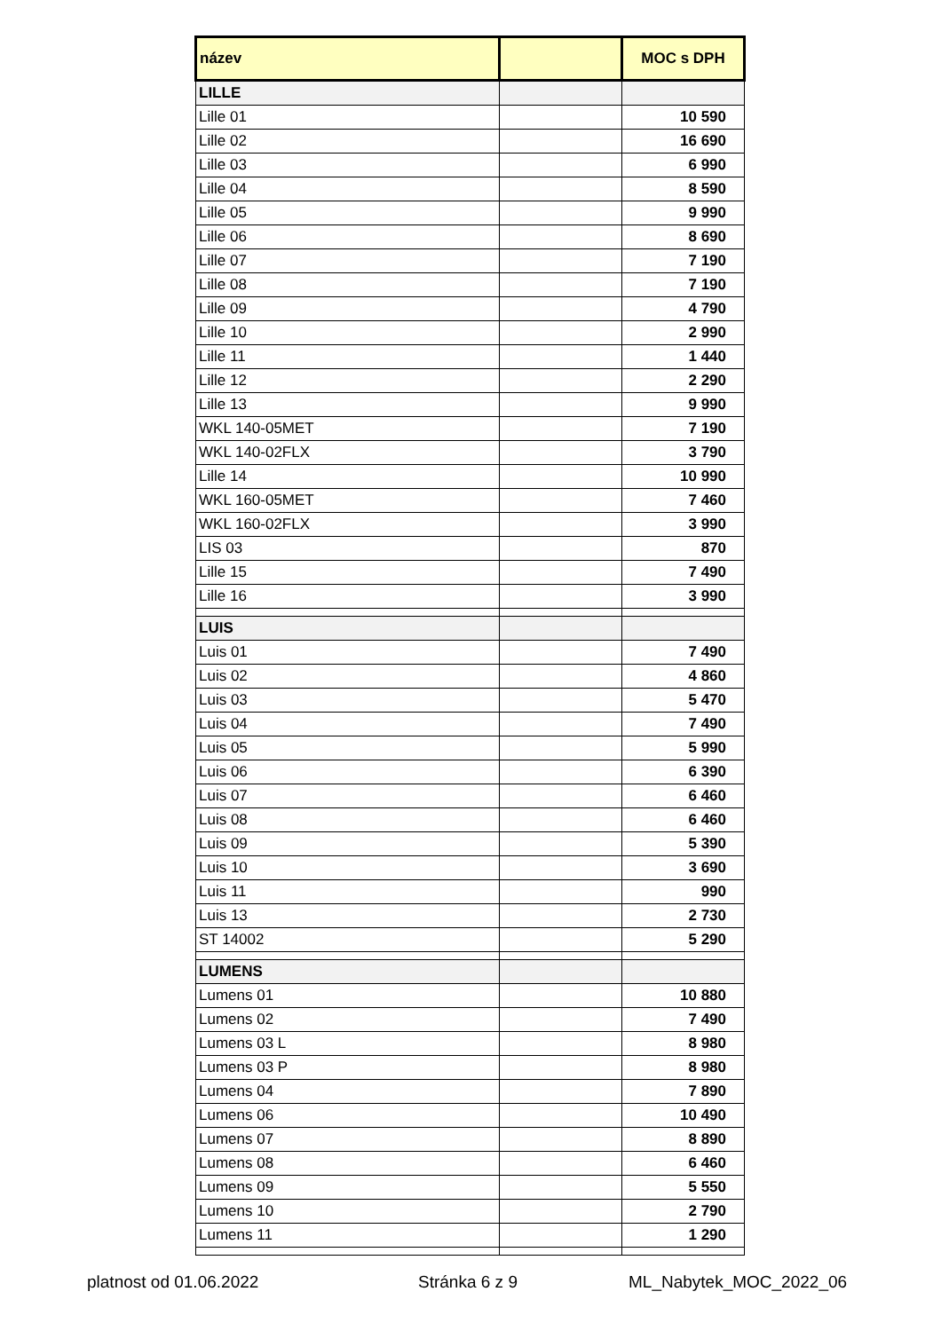| název | | MOC s DPH |
| --- | --- | --- |
| LILLE | | |
| Lille 01 | | 10 590 |
| Lille 02 | | 16 690 |
| Lille 03 | | 6 990 |
| Lille 04 | | 8 590 |
| Lille 05 | | 9 990 |
| Lille 06 | | 8 690 |
| Lille 07 | | 7 190 |
| Lille 08 | | 7 190 |
| Lille 09 | | 4 790 |
| Lille 10 | | 2 990 |
| Lille 11 | | 1 440 |
| Lille 12 | | 2 290 |
| Lille 13 | | 9 990 |
| WKL 140-05MET | | 7 190 |
| WKL 140-02FLX | | 3 790 |
| Lille 14 | | 10 990 |
| WKL 160-05MET | | 7 460 |
| WKL 160-02FLX | | 3 990 |
| LIS 03 | | 870 |
| Lille 15 | | 7 490 |
| Lille 16 | | 3 990 |
| LUIS | | |
| Luis 01 | | 7 490 |
| Luis 02 | | 4 860 |
| Luis 03 | | 5 470 |
| Luis 04 | | 7 490 |
| Luis 05 | | 5 990 |
| Luis 06 | | 6 390 |
| Luis 07 | | 6 460 |
| Luis 08 | | 6 460 |
| Luis 09 | | 5 390 |
| Luis 10 | | 3 690 |
| Luis 11 | | 990 |
| Luis 13 | | 2 730 |
| ST 14002 | | 5 290 |
| LUMENS | | |
| Lumens 01 | | 10 880 |
| Lumens 02 | | 7 490 |
| Lumens 03 L | | 8 980 |
| Lumens 03 P | | 8 980 |
| Lumens 04 | | 7 890 |
| Lumens 06 | | 10 490 |
| Lumens 07 | | 8 890 |
| Lumens 08 | | 6 460 |
| Lumens 09 | | 5 550 |
| Lumens 10 | | 2 790 |
| Lumens 11 | | 1 290 |
platnost od 01.06.2022 Stránka 6 z 9 ML_Nabytek_MOC_2022_06